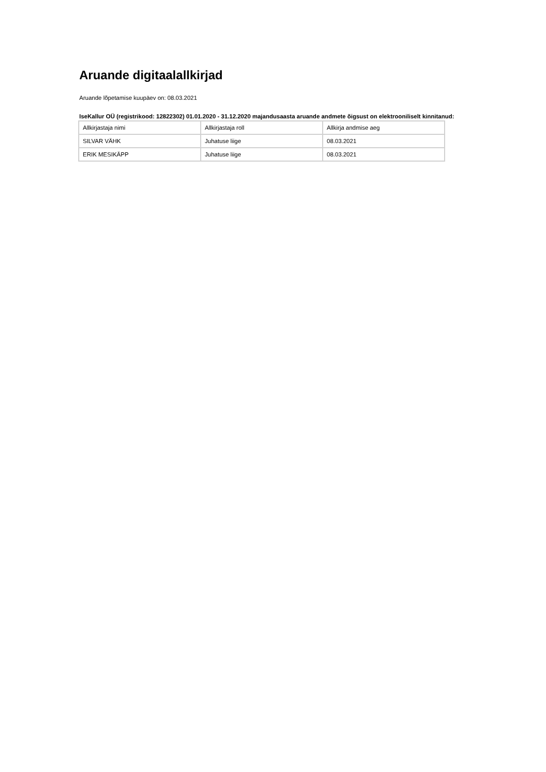Aruande digitaalallkirjad
Aruande lõpetamise kuupäev on: 08.03.2021
IseKallur OÜ (registrikood: 12822302) 01.01.2020 - 31.12.2020 majandusaasta aruande andmete õigsust on elektrooniliselt kinnitanud:
| Allkirjastaja nimi | Allkirjastaja roll | Allkirja andmise aeg |
| --- | --- | --- |
| SILVAR VÄHK | Juhatuse liige | 08.03.2021 |
| ERIK MESIKÄPP | Juhatuse liige | 08.03.2021 |